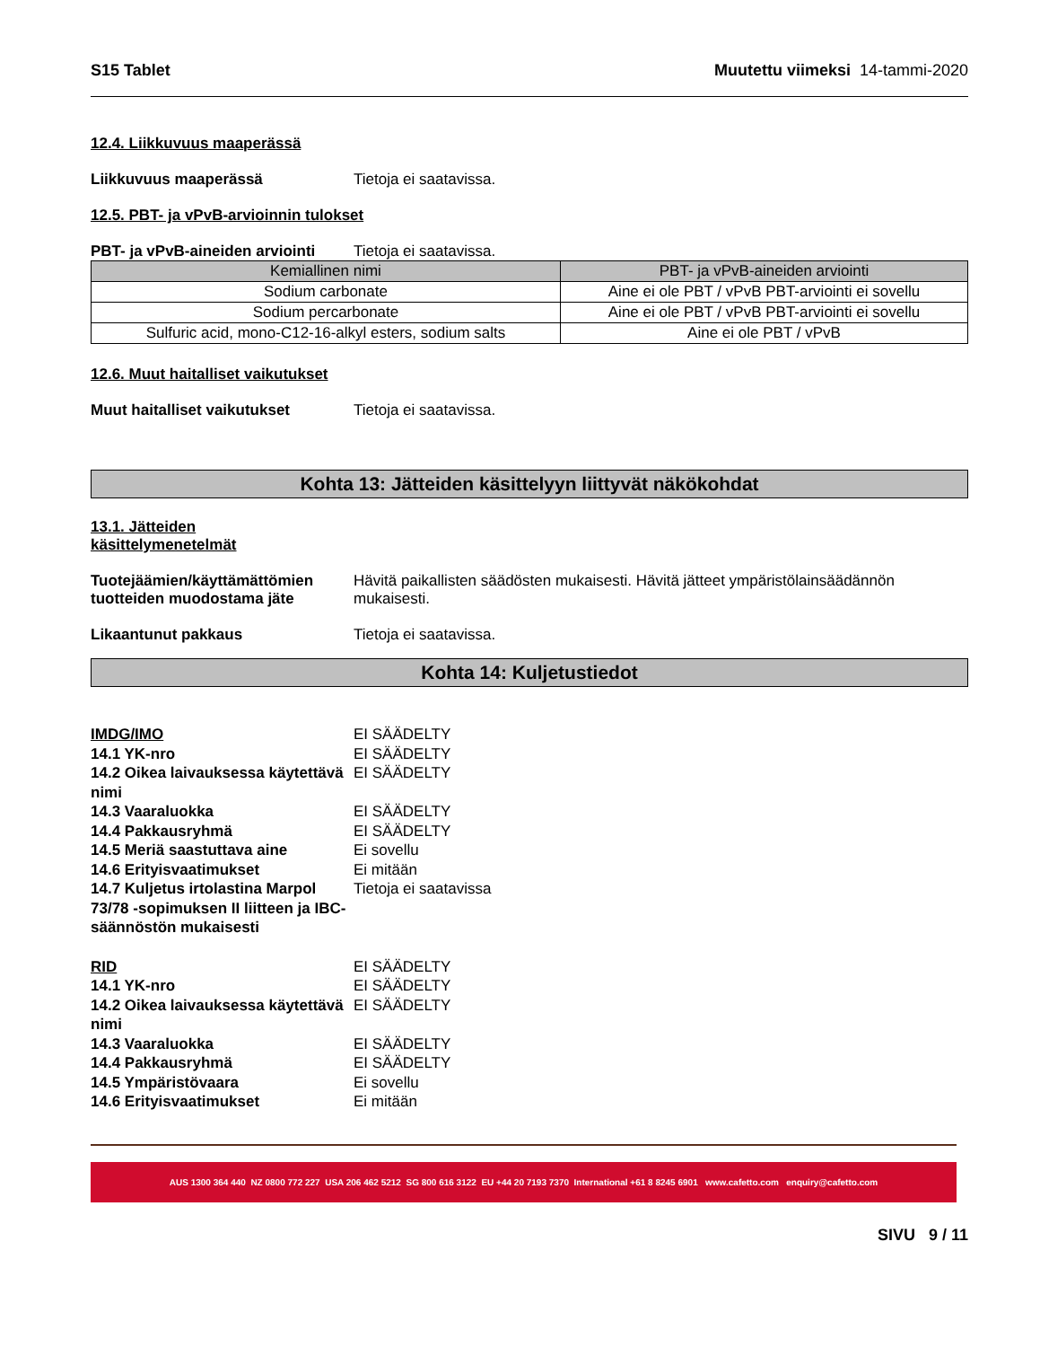S15 Tablet Muutettu viimeksi 14-tammi-2020
12.4. Liikkuvuus maaperässä
Liikkuvuus maaperässä Tietoja ei saatavissa.
12.5. PBT- ja vPvB-arvioinnin tulokset
PBT- ja vPvB-aineiden arviointi Tietoja ei saatavissa.
| Kemiallinen nimi | PBT- ja vPvB-aineiden arviointi |
| --- | --- |
| Sodium carbonate | Aine ei ole PBT / vPvB PBT-arviointi ei sovellu |
| Sodium percarbonate | Aine ei ole PBT / vPvB PBT-arviointi ei sovellu |
| Sulfuric acid, mono-C12-16-alkyl esters, sodium salts | Aine ei ole PBT / vPvB |
12.6. Muut haitalliset vaikutukset
Muut haitalliset vaikutukset Tietoja ei saatavissa.
Kohta 13: Jätteiden käsittelyyn liittyvät näkökohdat
13.1. Jätteiden
käsittelymenetelmät
Tuotejäämien/käyttämättömien tuotteiden muodostama jäte Hävitä paikallisten säädösten mukaisesti. Hävitä jätteet ympäristölainsäädännön mukaisesti.
Likaantunut pakkaus Tietoja ei saatavissa.
Kohta 14: Kuljetustiedot
IMDG/IMO EI SÄÄDELTY
14.1 YK-nro EI SÄÄDELTY
14.2 Oikea laivauksessa käytettävä nimi EI SÄÄDELTY
14.3 Vaaraluokka EI SÄÄDELTY
14.4 Pakkausryhmä EI SÄÄDELTY
14.5 Meriä saastuttava aine Ei sovellu
14.6 Erityisvaatimukset Ei mitään
14.7 Kuljetus irtolastina Marpol 73/78 -sopimuksen II liitteen ja IBC-säännöstön mukaisesti Tietoja ei saatavissa
RID EI SÄÄDELTY
14.1 YK-nro EI SÄÄDELTY
14.2 Oikea laivauksessa käytettävä nimi EI SÄÄDELTY
14.3 Vaaraluokka EI SÄÄDELTY
14.4 Pakkausryhmä EI SÄÄDELTY
14.5 Ympäristövaara Ei sovellu
14.6 Erityisvaatimukset Ei mitään
AUS 1300 364 440 NZ 0800 772 227 USA 206 462 5212 SG 800 616 3122 EU +44 20 7193 7370 International +61 8 8245 6901 www.cafetto.com enquiry@cafetto.com
SIVU 9 / 11